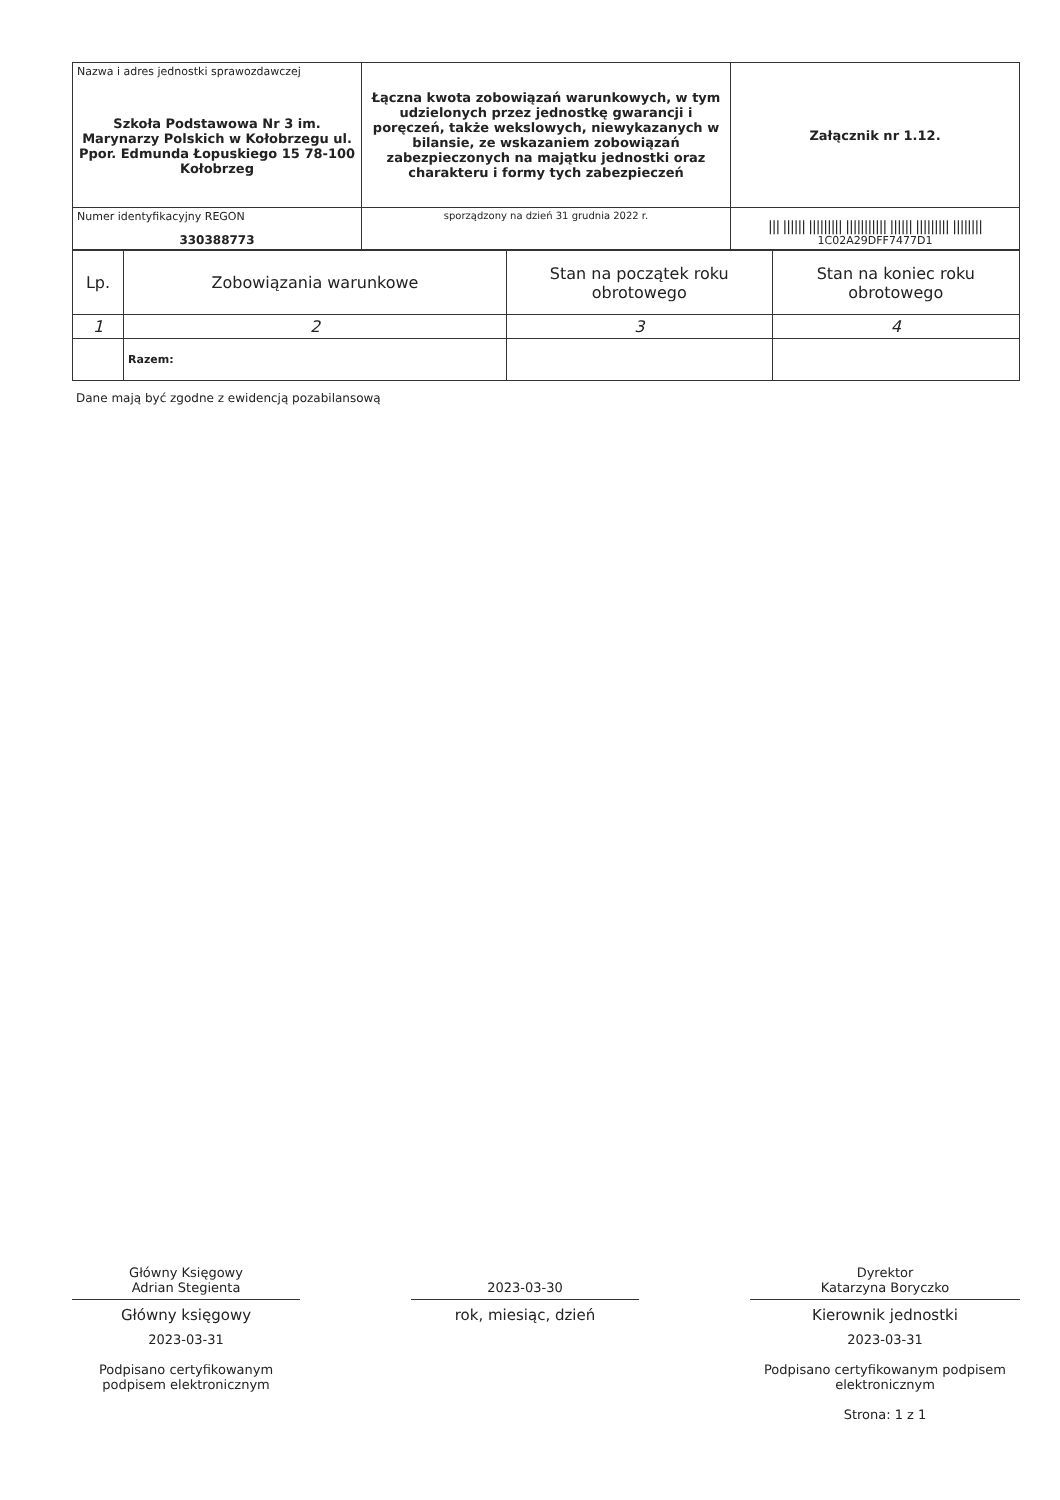| Nazwa i adres jednostki sprawozdawczej Szkoła Podstawowa Nr 3 im. Marynarzy Polskich w Kołobrzegu ul. Ppor. Edmunda Łopuskiego 15 78-100 Kołobrzeg | Łączna kwota zobowiązań warunkowych, w tym udzielonych przez jednostkę gwarancji i poręczeń, także wekslowych, niewykazanych w bilansie, ze wskazaniem zobowiązań zabezpieczonych na majątku jednostki oraz charakteru i formy tych zabezpieczeń | Załącznik nr 1.12. |
| Numer identyfikacyjny REGON 330388773 | | /// ////// ///////// /////////// ////// ///////// //////// 1C02A29DFF7477D1 |
| | sporządzony na dzień 31 grudnia 2022 r. | |
| Lp. | Zobowiązania warunkowe | Stan na początek roku obrotowego | Stan na koniec roku obrotowego |
| --- | --- | --- | --- |
| 1 | 2 | 3 | 4 |
| | Razem: | | |
Dane mają być zgodne z ewidencją pozabilansową
Główny Księgowy
Adrian Stegienta
Główny księgowy
2023-03-31
Podpisano certyfikowanym podpisem elektronicznym
2023-03-30
rok, miesiąc, dzień
Dyrektor
Katarzyna Boryczko
Kierownik jednostki
2023-03-31
Podpisano certyfikowanym podpisem elektronicznym
Strona: 1 z 1